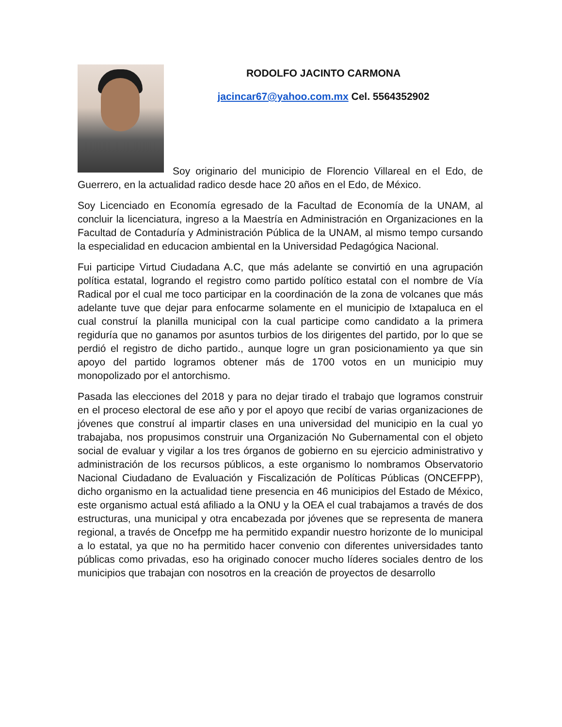RODOLFO JACINTO CARMONA
jacincar67@yahoo.com.mx Cel. 5564352902
Soy originario del municipio de Florencio Villareal en el Edo, de Guerrero, en la actualidad radico desde hace 20 años en el Edo, de México.
Soy Licenciado en Economía egresado de la Facultad de Economía de la UNAM, al concluir la licenciatura, ingreso a la Maestría en Administración en Organizaciones en la Facultad de Contaduría y Administración Pública de la UNAM, al mismo tempo cursando la especialidad en educacion ambiental en la Universidad Pedagógica Nacional.
Fui participe Virtud Ciudadana A.C, que más adelante se convirtió en una agrupación política estatal, logrando el registro como partido político estatal con el nombre de Vía Radical por el cual me toco participar en la coordinación de la zona de volcanes que más adelante tuve que dejar para enfocarme solamente en el municipio de Ixtapaluca en el cual construí la planilla municipal con la cual participe como candidato a la primera regiduría que no ganamos por asuntos turbios de los dirigentes del partido, por lo que se perdió el registro de dicho partido., aunque logre un gran posicionamiento ya que sin apoyo del partido logramos obtener más de 1700 votos en un municipio muy monopolizado por el antorchismo.
Pasada las elecciones del 2018 y para no dejar tirado el trabajo que logramos construir en el proceso electoral de ese año y por el apoyo que recibí de varias organizaciones de jóvenes que construí al impartir clases en una universidad del municipio en la cual yo trabajaba, nos propusimos construir una Organización No Gubernamental con el objeto social de evaluar y vigilar a los tres órganos de gobierno en su ejercicio administrativo y administración de los recursos públicos, a este organismo lo nombramos Observatorio Nacional Ciudadano de Evaluación y Fiscalización de Políticas Públicas (ONCEFPP), dicho organismo en la actualidad tiene presencia en 46 municipios del Estado de México, este organismo actual está afiliado a la ONU y la OEA el cual trabajamos a través de dos estructuras, una municipal y otra encabezada por jóvenes que se representa de manera regional, a través de Oncefpp me ha permitido expandir nuestro horizonte de lo municipal a lo estatal, ya que no ha permitido hacer convenio con diferentes universidades tanto públicas como privadas, eso ha originado conocer mucho líderes sociales dentro de los municipios que trabajan con nosotros en la creación de proyectos de desarrollo